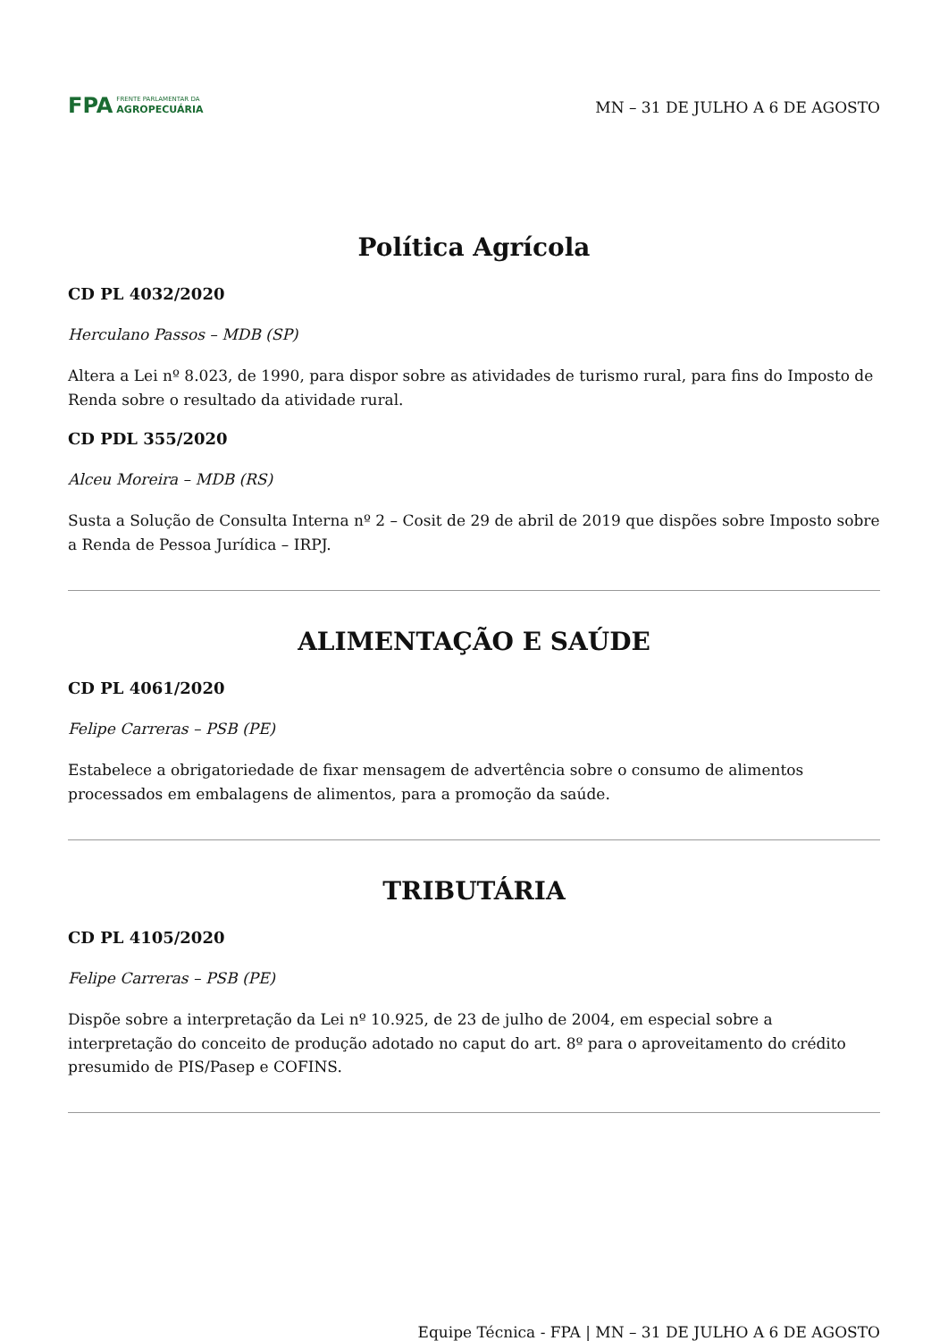FPA FRENTE PARLAMENTAR DA
AGROPECUÁRIA
MN – 31 DE JULHO A 6 DE AGOSTO
Política Agrícola
CD PL 4032/2020
Herculano Passos – MDB (SP)
Altera a Lei nº 8.023, de 1990, para dispor sobre as atividades de turismo rural, para fins do Imposto de Renda sobre o resultado da atividade rural.
CD PDL 355/2020
Alceu Moreira – MDB (RS)
Susta a Solução de Consulta Interna nº 2 – Cosit de 29 de abril de 2019 que dispões sobre Imposto sobre a Renda de Pessoa Jurídica – IRPJ.
ALIMENTAÇÃO E SAÚDE
CD PL 4061/2020
Felipe Carreras – PSB (PE)
Estabelece a obrigatoriedade de fixar mensagem de advertência sobre o consumo de alimentos processados em embalagens de alimentos, para a promoção da saúde.
TRIBUTÁRIA
CD PL 4105/2020
Felipe Carreras – PSB (PE)
Dispõe sobre a interpretação da Lei nº 10.925, de 23 de julho de 2004, em especial sobre a interpretação do conceito de produção adotado no caput do art. 8º para o aproveitamento do crédito presumido de PIS/Pasep e COFINS.
Equipe Técnica - FPA | MN – 31 DE JULHO A 6 DE AGOSTO